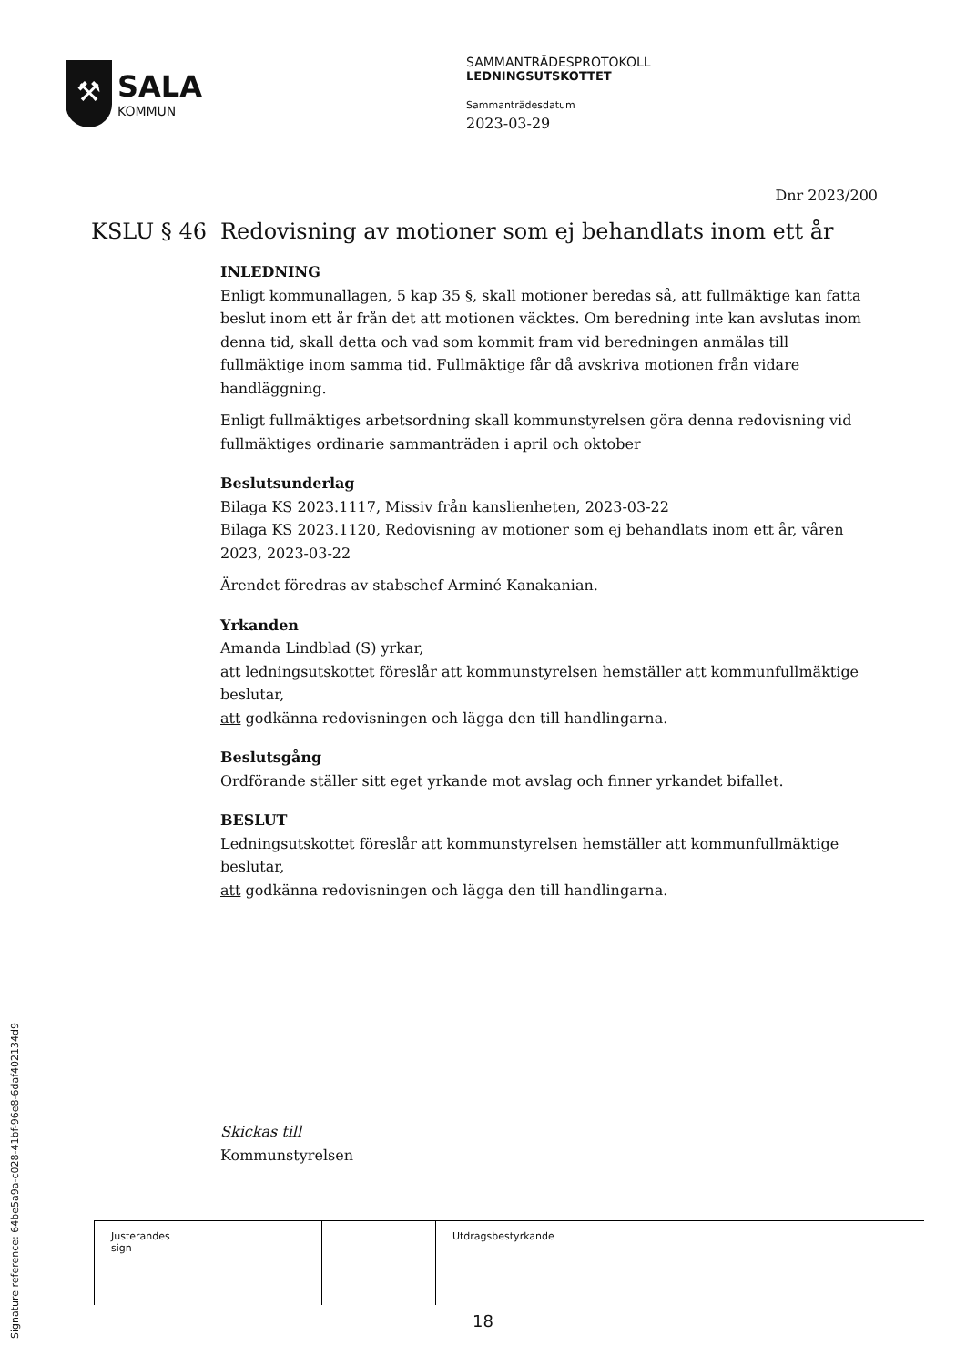⚒
SALA
KOMMUN
SAMMANTRÄDESPROTOKOLL
LEDNINGSUTSKOTTET
Sammanträdesdatum
2023-03-29
Dnr 2023/200
KSLU § 46 Redovisning av motioner som ej behandlats inom ett år
INLEDNING
Enligt kommunallagen, 5 kap 35 §, skall motioner beredas så, att fullmäktige kan fatta beslut inom ett år från det att motionen väcktes. Om beredning inte kan avslutas inom denna tid, skall detta och vad som kommit fram vid beredningen anmälas till fullmäktige inom samma tid. Fullmäktige får då avskriva motionen från vidare handläggning.
Enligt fullmäktiges arbetsordning skall kommunstyrelsen göra denna redovisning vid fullmäktiges ordinarie sammanträden i april och oktober
Beslutsunderlag
Bilaga KS 2023.1117, Missiv från kanslienheten, 2023-03-22
Bilaga KS 2023.1120, Redovisning av motioner som ej behandlats inom ett år, våren 2023, 2023-03-22
Ärendet föredras av stabschef Arminé Kanakanian.
Yrkanden
Amanda Lindblad (S) yrkar,
att ledningsutskottet föreslår att kommunstyrelsen hemställer att kommunfullmäktige beslutar,
att godkänna redovisningen och lägga den till handlingarna.
Beslutsgång
Ordförande ställer sitt eget yrkande mot avslag och finner yrkandet bifallet.
BESLUT
Ledningsutskottet föreslår att kommunstyrelsen hemställer att kommunfullmäktige beslutar,
att godkänna redovisningen och lägga den till handlingarna.
Skickas till
Kommunstyrelsen
| Justerandes sign | | | Utdragsbestyrkande |
Signature reference: 64be5a9a-c028-41bf-96e8-6daf402134d9
18